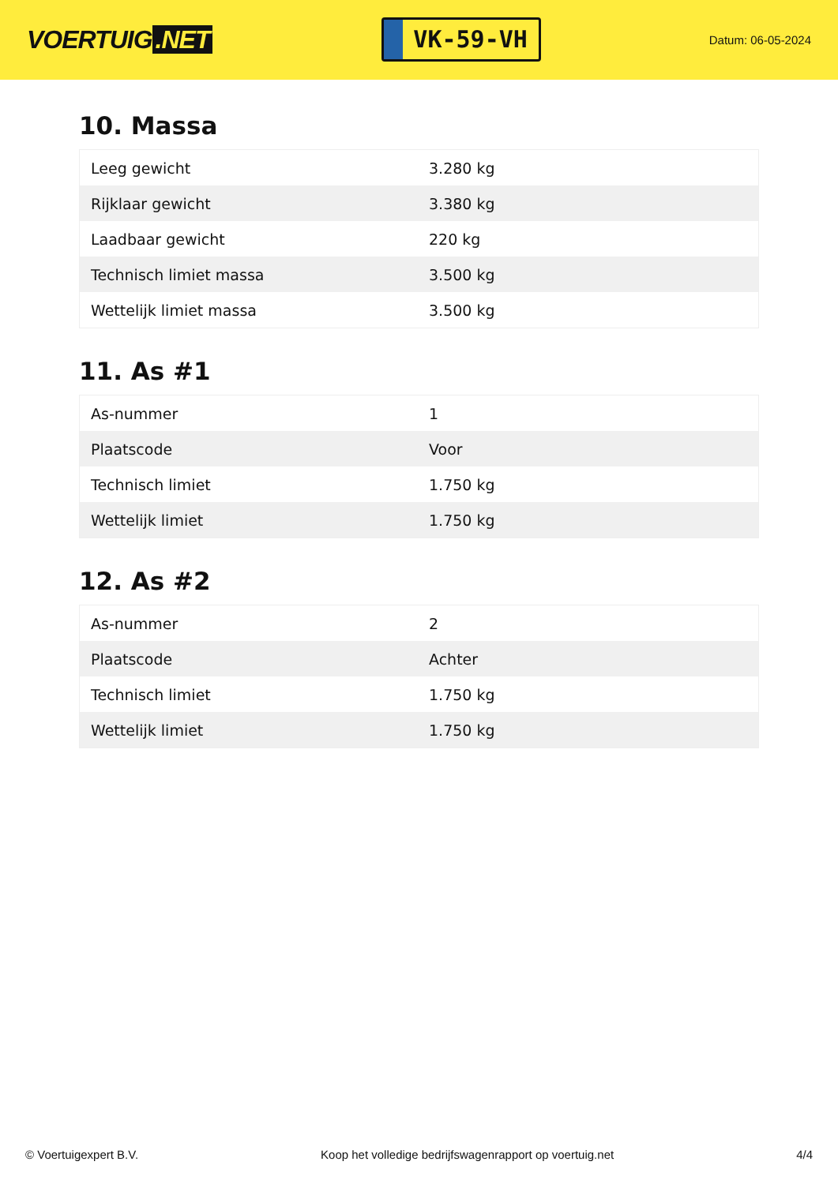VOERTUIG.NET
VK-59-VH
Datum: 06-05-2024
10. Massa
| Leeg gewicht | 3.280 kg |
| Rijklaar gewicht | 3.380 kg |
| Laadbaar gewicht | 220 kg |
| Technisch limiet massa | 3.500 kg |
| Wettelijk limiet massa | 3.500 kg |
11. As #1
| As-nummer | 1 |
| Plaatscode | Voor |
| Technisch limiet | 1.750 kg |
| Wettelijk limiet | 1.750 kg |
12. As #2
| As-nummer | 2 |
| Plaatscode | Achter |
| Technisch limiet | 1.750 kg |
| Wettelijk limiet | 1.750 kg |
© Voertuigexpert B.V. Koop het volledige bedrijfswagenrapport op voertuig.net 4/4